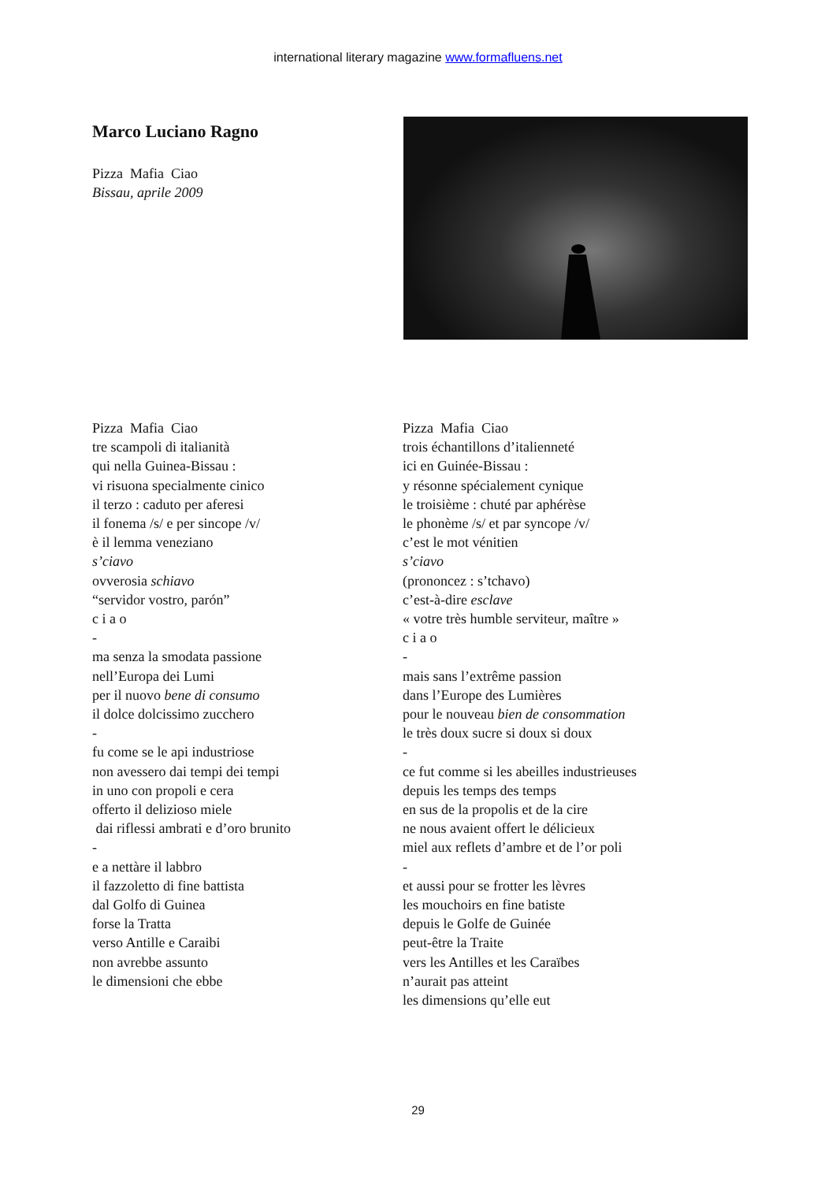international literary magazine www.formafluens.net
Marco Luciano Ragno
Pizza Mafia Ciao
Bissau, aprile 2009
Pizza Mafia Ciao
tre scampoli di italianità
qui nella Guinea-Bissau :
vi risuona specialmente cinico
il terzo : caduto per aferesi
il fonema /s/ e per sincope /v/
è il lemma veneziano
s’ciavo
ovverosia schiavo
“servidor vostro, parón”
c i a o
-
ma senza la smodata passione
nell’Europa dei Lumi
per il nuovo bene di consumo
il dolce dolcissimo zucchero
-
fu come se le api industriose
non avessero dai tempi dei tempi
in uno con propoli e cera
offerto il delizioso miele
dai riflessi ambrati e d’oro brunito
-
e a nettàre il labbro
il fazzoletto di fine battista
dal Golfo di Guinea
forse la Tratta
verso Antille e Caraibi
non avrebbe assunto
le dimensioni che ebbe
Pizza Mafia Ciao
trois échantillons d’italienneté
ici en Guinée-Bissau :
y résonne spécialement cynique
le troisième : chuté par aphérèse
le phonème /s/ et par syncope /v/
c’est le mot vénitien
s’ciavo
(prononcez : s’tchavo)
c’est-à-dire esclave
« votre très humble serviteur, maître »
c i a o
-
mais sans l’extrême passion
dans l’Europe des Lumières
pour le nouveau bien de consommation
le très doux sucre si doux si doux
-
ce fut comme si les abeilles industrieuses
depuis les temps des temps
en sus de la propolis et de la cire
ne nous avaient offert le délicieux
miel aux reflets d’ambre et de l’or poli
-
et aussi pour se frotter les lèvres
les mouchoirs en fine batiste
depuis le Golfe de Guinée
peut-être la Traite
vers les Antilles et les Caraïbes
n’aurait pas atteint
les dimensions qu’elle eut
29